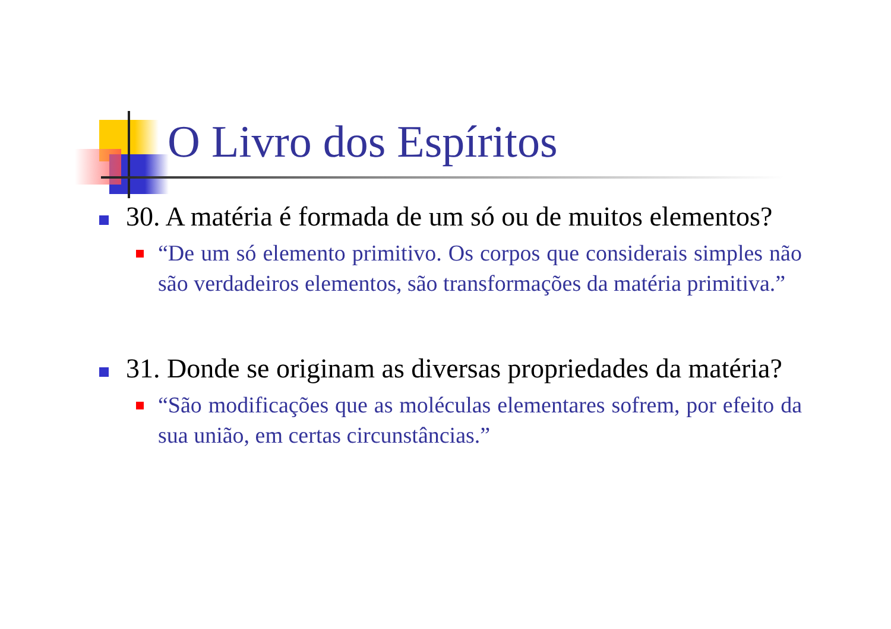O Livro dos Espíritos
30. A matéria é formada de um só ou de muitos elementos?
“De um só elemento primitivo. Os corpos que considerais simples não são verdadeiros elementos, são transformações da matéria primitiva.”
31. Donde se originam as diversas propriedades da matéria?
“São modificações que as moléculas elementares sofrem, por efeito da sua união, em certas circunstâncias.”